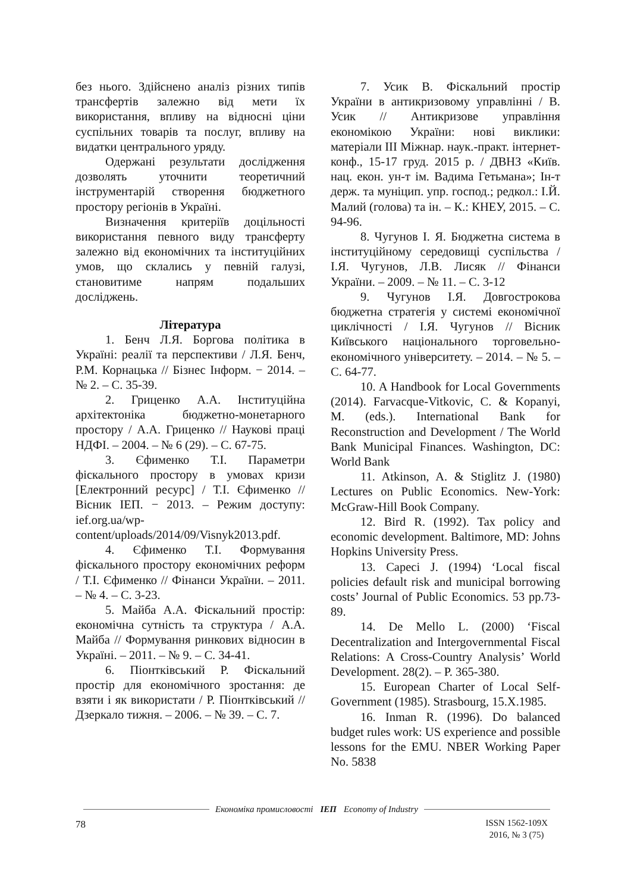без нього. Здійснено аналіз різних типів трансфертів залежно від мети їх використання, впливу на відносні ціни суспільних товарів та послуг, впливу на видатки центрального уряду.
Одержані результати дослідження дозволять уточнити теоретичний інструментарій створення бюджетного простору регіонів в Україні.
Визначення критеріїв доцільності використання певного виду трансферту залежно від економічних та інституційних умов, що склались у певній галузі, становитиме напрям подальших досліджень.
Література
1. Бенч Л.Я. Боргова політика в Україні: реалії та перспективи / Л.Я. Бенч, Р.М. Корнацька // Бізнес Інформ. − 2014. – № 2. – С. 35-39.
2. Гриценко А.А. Інституційна архітектоніка бюджетно-монетарного простору / А.А. Гриценко // Наукові праці НДФІ. – 2004. – № 6 (29). – С. 67-75.
3. Єфименко Т.І. Параметри фіскального простору в умовах кризи [Електронний ресурс] / Т.І. Єфименко // Вісник ІЕП. − 2013. – Режим доступу: ief.org.ua/wp-content/uploads/2014/09/Visnyk2013.pdf.
4. Єфименко Т.І. Формування фіскального простору економічних реформ / Т.І. Єфименко // Фінанси України. – 2011. – № 4. – С. 3-23.
5. Майба А.А. Фіскальний простір: економічна сутність та структура / А.А. Майба // Формування ринкових відносин в Україні. – 2011. – № 9. – С. 34-41.
6. Піонтківський Р. Фіскальний простір для економічного зростання: де взяти і як використати / Р. Піонтківський // Дзеркало тижня. – 2006. – № 39. – С. 7.
7. Усик В. Фіскальний простір України в антикризовому управлінні / В. Усик // Антикризове управління економікою України: нові виклики: матеріали ІІІ Міжнар. наук.-практ. інтернет-конф., 15-17 груд. 2015 р. / ДВНЗ «Київ. нац. екон. ун-т ім. Вадима Гетьмана»; Ін-т держ. та муніцип. упр. господ.; редкол.: І.Й. Малий (голова) та ін. – К.: КНЕУ, 2015. – С. 94-96.
8. Чугунов І. Я. Бюджетна система в інституційному середовищі суспільства / І.Я. Чугунов, Л.В. Лисяк // Фінанси України. – 2009. – № 11. – С. 3-12
9. Чугунов І.Я. Довгострокова бюджетна стратегія у системі економічної циклічності / І.Я. Чугунов // Вісник Київського національного торговельно-економічного університету. – 2014. – № 5. – С. 64-77.
10. A Handbook for Local Governments (2014). Farvacque-Vitkovic, C. & Kopanyi, M. (eds.). International Bank for Reconstruction and Development / The World Bank Municipal Finances. Washington, DC: World Bank
11. Atkinson, A. & Stiglitz J. (1980) Lectures on Public Economics. New-York: McGraw-Hill Book Company.
12. Bird R. (1992). Tax policy and economic development. Baltimore, MD: Johns Hopkins University Press.
13. Capeci J. (1994) ‘Local fiscal policies default risk and municipal borrowing costs’ Journal of Public Economics. 53 pp.73-89.
14. De Mello L. (2000) ‘Fiscal Decentralization and Intergovernmental Fiscal Relations: A Cross-Country Analysis’ World Development. 28(2). – P. 365-380.
15. European Charter of Local Self-Government (1985). Strasbourg, 15.X.1985.
16. Inman R. (1996). Do balanced budget rules work: US experience and possible lessons for the EMU. NBER Working Paper No. 5838
Економіка промисловості ІЕП Economy of Industry
78
ISSN 1562-109X
2016, № 3 (75)